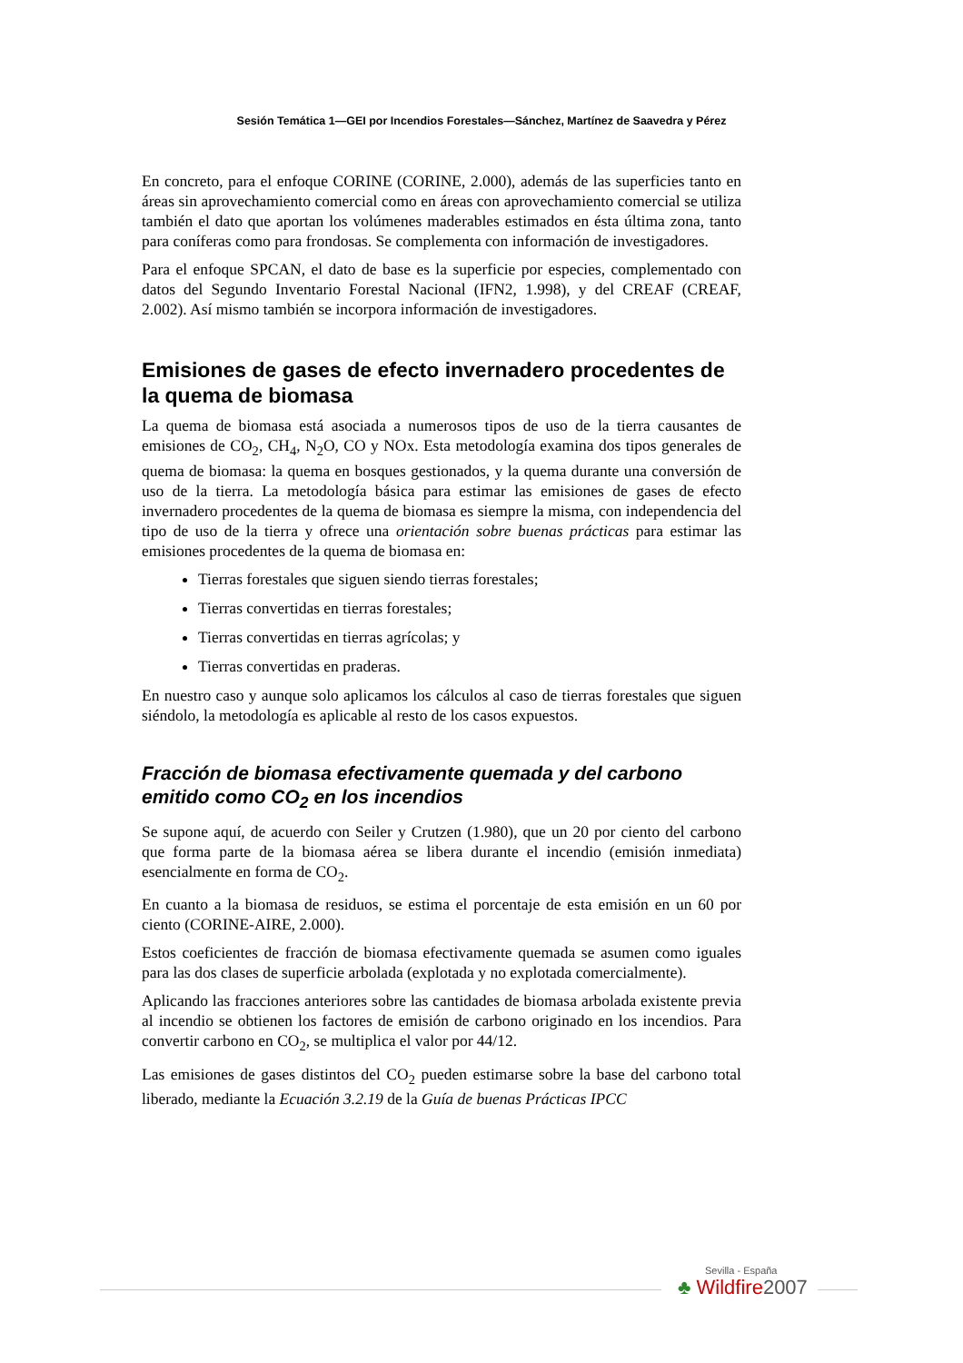Sesión Temática 1—GEI por Incendios Forestales—Sánchez, Martínez de Saavedra y Pérez
En concreto, para el enfoque CORINE (CORINE, 2.000), además de las superficies tanto en áreas sin aprovechamiento comercial como en áreas con aprovechamiento comercial se utiliza también el dato que aportan los volúmenes maderables estimados en ésta última zona, tanto para coníferas como para frondosas. Se complementa con información de investigadores.
Para el enfoque SPCAN, el dato de base es la superficie por especies, complementado con datos del Segundo Inventario Forestal Nacional (IFN2, 1.998), y del CREAF (CREAF, 2.002). Así mismo también se incorpora información de investigadores.
Emisiones de gases de efecto invernadero procedentes de la quema de biomasa
La quema de biomasa está asociada a numerosos tipos de uso de la tierra causantes de emisiones de CO<sub>2</sub>, CH<sub>4</sub>, N<sub>2</sub>O, CO y NOx. Esta metodología examina dos tipos generales de quema de biomasa: la quema en bosques gestionados, y la quema durante una conversión de uso de la tierra. La metodología básica para estimar las emisiones de gases de efecto invernadero procedentes de la quema de biomasa es siempre la misma, con independencia del tipo de uso de la tierra y ofrece una orientación sobre buenas prácticas para estimar las emisiones procedentes de la quema de biomasa en:
Tierras forestales que siguen siendo tierras forestales;
Tierras convertidas en tierras forestales;
Tierras convertidas en tierras agrícolas; y
Tierras convertidas en praderas.
En nuestro caso y aunque solo aplicamos los cálculos al caso de tierras forestales que siguen siéndolo, la metodología es aplicable al resto de los casos expuestos.
Fracción de biomasa efectivamente quemada y del carbono emitido como CO<sub>2</sub> en los incendios
Se supone aquí, de acuerdo con Seiler y Crutzen (1.980), que un 20 por ciento del carbono que forma parte de la biomasa aérea se libera durante el incendio (emisión inmediata) esencialmente en forma de CO<sub>2</sub>.
En cuanto a la biomasa de residuos, se estima el porcentaje de esta emisión en un 60 por ciento (CORINE-AIRE, 2.000).
Estos coeficientes de fracción de biomasa efectivamente quemada se asumen como iguales para las dos clases de superficie arbolada (explotada y no explotada comercialmente).
Aplicando las fracciones anteriores sobre las cantidades de biomasa arbolada existente previa al incendio se obtienen los factores de emisión de carbono originado en los incendios. Para convertir carbono en CO<sub>2</sub>, se multiplica el valor por 44/12.
Las emisiones de gases distintos del CO<sub>2</sub> pueden estimarse sobre la base del carbono total liberado, mediante la Ecuación 3.2.19 de la Guía de buenas Prácticas IPCC
Sevilla - España
♣ Wildfire2007